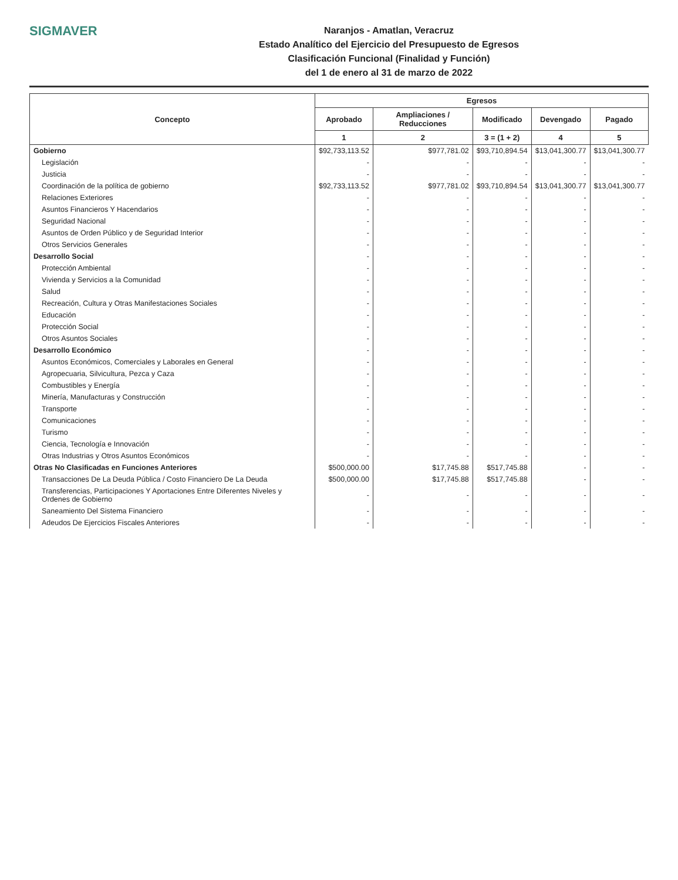SIGMAVER
Naranjos - Amatlan, Veracruz
Estado Analítico del Ejercicio del Presupuesto de Egresos
Clasificación Funcional (Finalidad y Función)
del 1 de enero al 31 de marzo de 2022
| Concepto | Egresos | | | | |
| --- | --- | --- | --- | --- | --- |
| | Aprobado | Ampliaciones / Reducciones | Modificado | Devengado | Pagado |
| | 1 | 2 | 3 = (1 + 2) | 4 | 5 |
| Gobierno | $92,733,113.52 | $977,781.02 | $93,710,894.54 | $13,041,300.77 | $13,041,300.77 |
| Legislación | - | - | - | - | - |
| Justicia | - | - | - | - | - |
| Coordinación de la política de gobierno | $92,733,113.52 | $977,781.02 | $93,710,894.54 | $13,041,300.77 | $13,041,300.77 |
| Relaciones Exteriores | - | - | - | - | - |
| Asuntos Financieros Y Hacendarios | - | - | - | - | - |
| Seguridad Nacional | - | - | - | - | - |
| Asuntos de Orden Público y de Seguridad Interior | - | - | - | - | - |
| Otros Servicios Generales | - | - | - | - | - |
| Desarrollo Social | - | - | - | - | - |
| Protección Ambiental | - | - | - | - | - |
| Vivienda y Servicios a la Comunidad | - | - | - | - | - |
| Salud | - | - | - | - | - |
| Recreación, Cultura y Otras Manifestaciones Sociales | - | - | - | - | - |
| Educación | - | - | - | - | - |
| Protección Social | - | - | - | - | - |
| Otros Asuntos Sociales | - | - | - | - | - |
| Desarrollo Económico | - | - | - | - | - |
| Asuntos Económicos, Comerciales y Laborales en General | - | - | - | - | - |
| Agropecuaria, Silvicultura, Pezca y Caza | - | - | - | - | - |
| Combustibles y Energía | - | - | - | - | - |
| Minería, Manufacturas y Construcción | - | - | - | - | - |
| Transporte | - | - | - | - | - |
| Comunicaciones | - | - | - | - | - |
| Turismo | - | - | - | - | - |
| Ciencia, Tecnología e Innovación | - | - | - | - | - |
| Otras Industrias y Otros Asuntos Económicos | - | - | - | - | - |
| Otras No Clasificadas en Funciones Anteriores | $500,000.00 | $17,745.88 | $517,745.88 | - | - |
| Transacciones De La Deuda Pública / Costo Financiero De La Deuda | $500,000.00 | $17,745.88 | $517,745.88 | - | - |
| Transferencias, Participaciones Y Aportaciones Entre Diferentes Niveles y Ordenes de Gobierno | - | - | - | - | - |
| Saneamiento Del Sistema Financiero | - | - | - | - | - |
| Adeudos De Ejercicios Fiscales Anteriores | - | - | - | - | - |